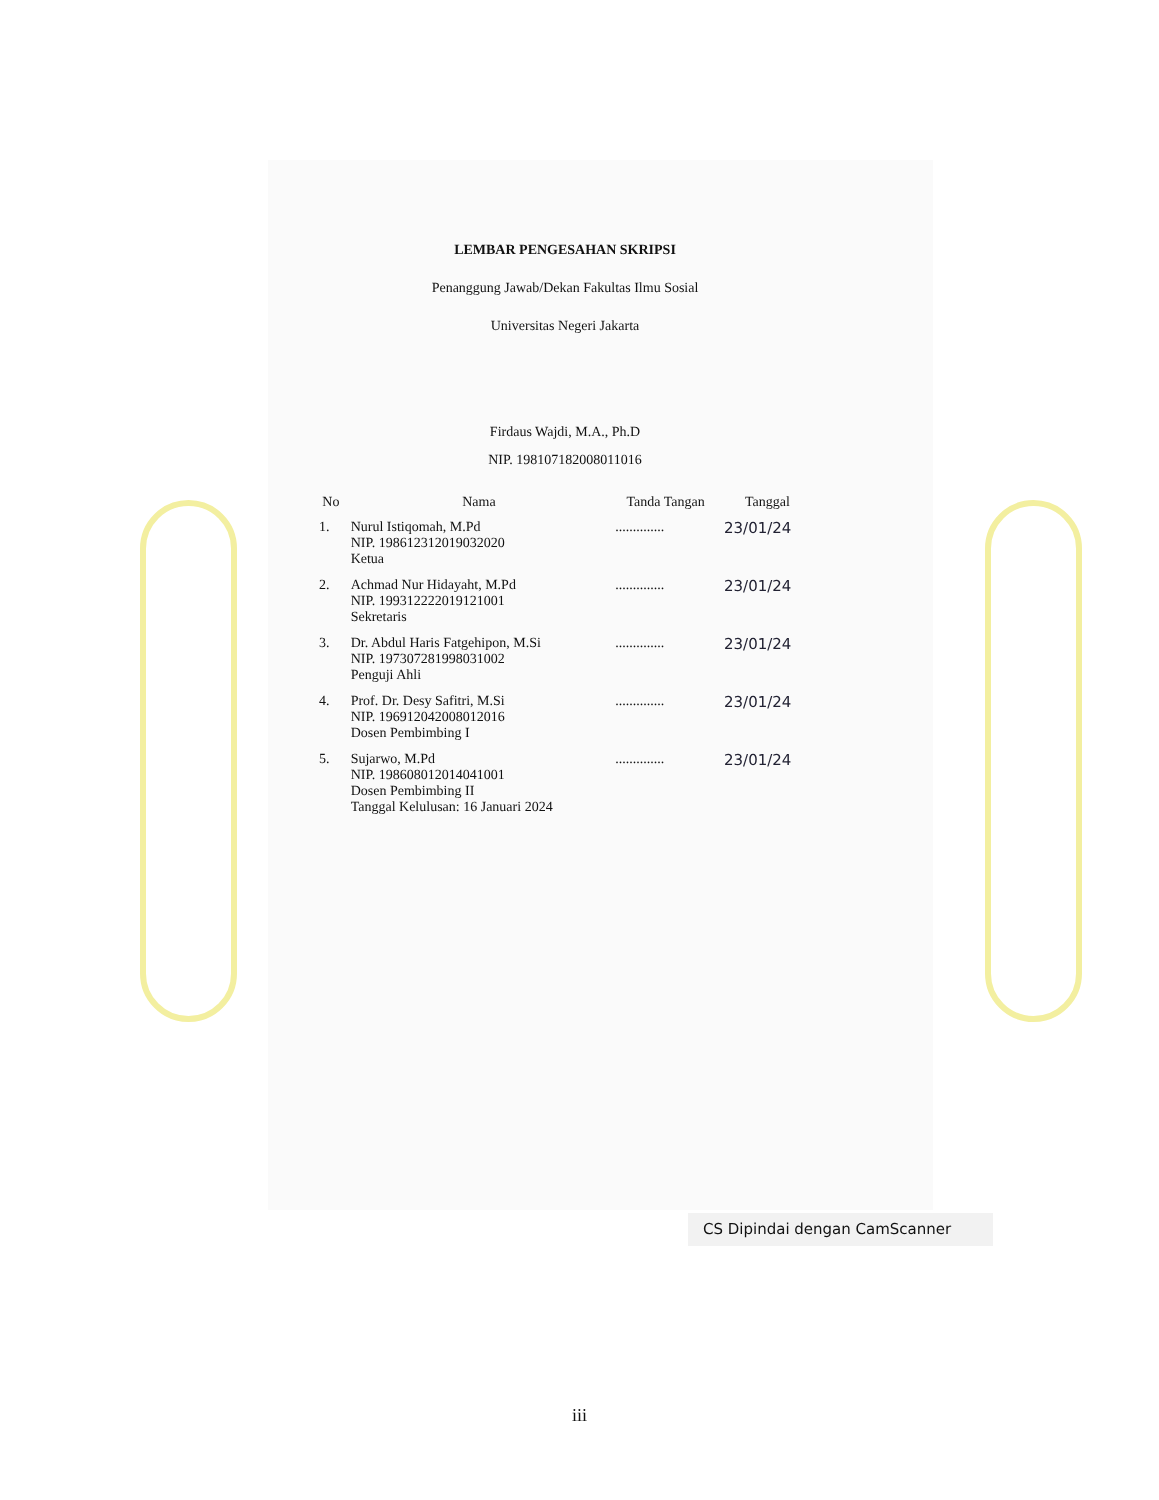LEMBAR PENGESAHAN SKRIPSI
Penanggung Jawab/Dekan Fakultas Ilmu Sosial
Universitas Negeri Jakarta
Firdaus Wajdi, M.A., Ph.D
NIP. 198107182008011016
| No | Nama | Tanda Tangan | Tanggal |
| --- | --- | --- | --- |
| 1. | Nurul Istiqomah, M.Pd NIP. 198612312019032020 Ketua | .............. | 23/01/24 |
| 2. | Achmad Nur Hidayaht, M.Pd NIP. 199312222019121001 Sekretaris | .............. | 23/01/24 |
| 3. | Dr. Abdul Haris Fatgehipon, M.Si NIP. 197307281998031002 Penguji Ahli | .............. | 23/01/24 |
| 4. | Prof. Dr. Desy Safitri, M.Si NIP. 196912042008012016 Dosen Pembimbing I | .............. | 23/01/24 |
| 5. | Sujarwo, M.Pd NIP. 198608012014041001 Dosen Pembimbing II Tanggal Kelulusan: 16 Januari 2024 | .............. | 23/01/24 |
CS Dipindai dengan CamScanner
iii